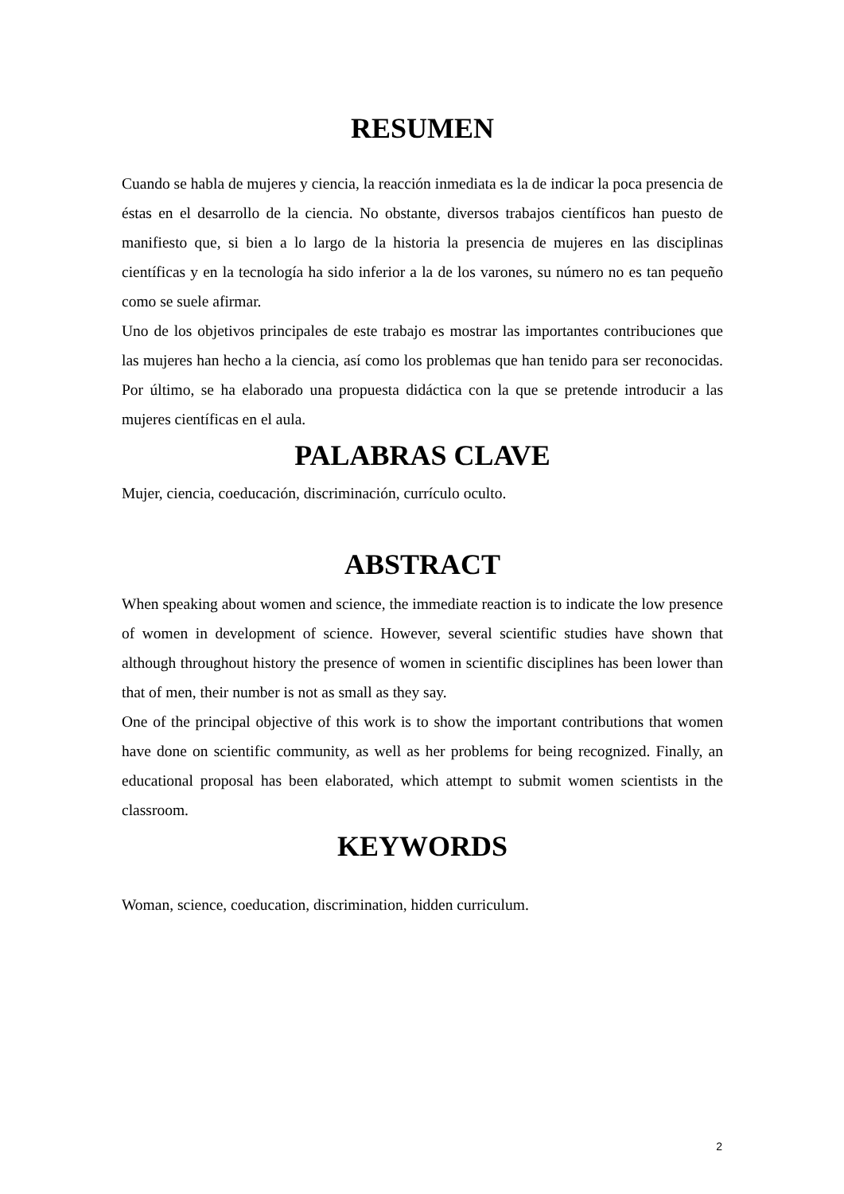RESUMEN
Cuando se habla de mujeres y ciencia, la reacción inmediata es la de indicar la poca presencia de éstas en el desarrollo de la ciencia. No obstante, diversos trabajos científicos han puesto de manifiesto que, si bien a lo largo de la historia la presencia de mujeres en las disciplinas científicas y en la tecnología ha sido inferior a la de los varones, su número no es tan pequeño como se suele afirmar.
Uno de los objetivos principales de este trabajo es mostrar las importantes contribuciones que las mujeres han hecho a la ciencia, así como los problemas que han tenido para ser reconocidas. Por último, se ha elaborado una propuesta didáctica con la que se pretende introducir a las mujeres científicas en el aula.
PALABRAS CLAVE
Mujer, ciencia, coeducación, discriminación, currículo oculto.
ABSTRACT
When speaking about women and science, the immediate reaction is to indicate the low presence of women in development of science. However, several scientific studies have shown that although throughout history the presence of women in scientific disciplines has been lower than that of men, their number is not as small as they say.
One of the principal objective of this work is to show the important contributions that women have done on scientific community, as well as her problems for being recognized. Finally, an educational proposal has been elaborated, which attempt to submit women scientists in the classroom.
KEYWORDS
Woman, science, coeducation, discrimination, hidden curriculum.
2